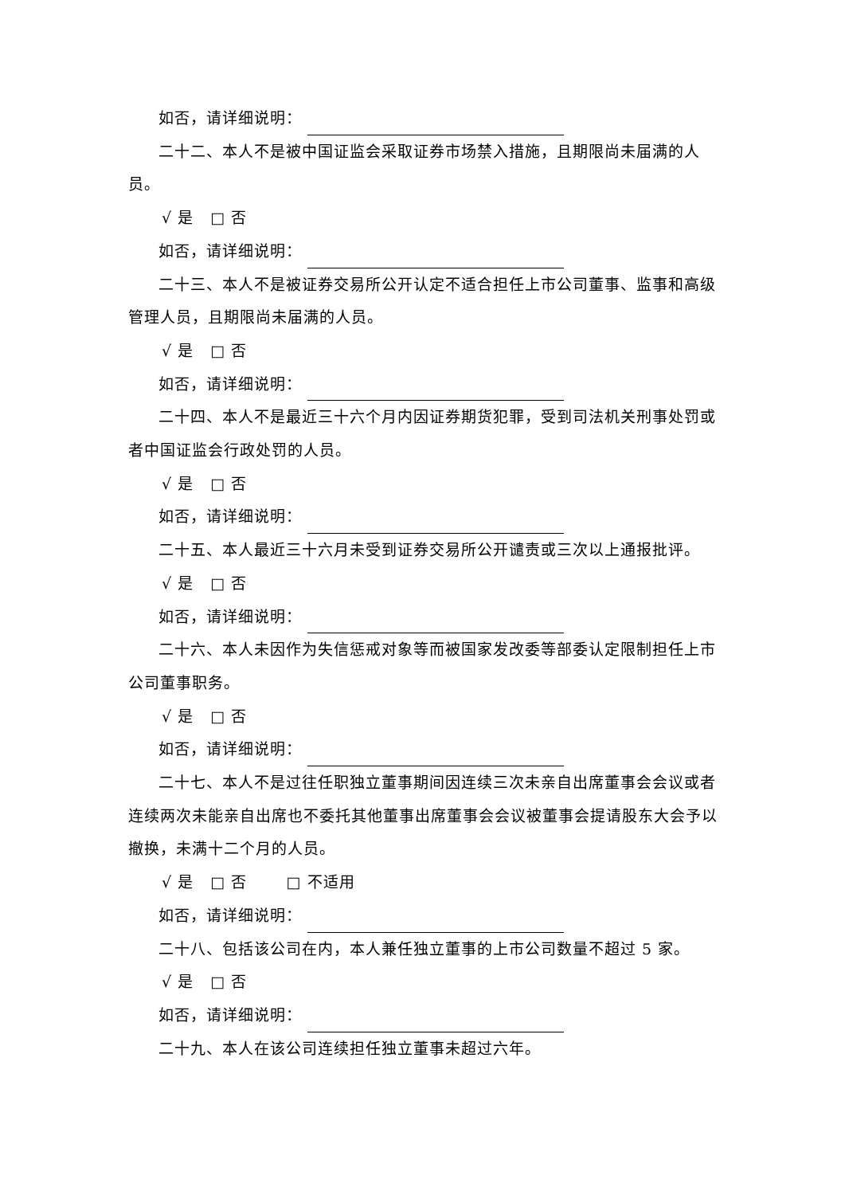如否，请详细说明：
二十二、本人不是被中国证监会采取证券市场禁入措施，且期限尚未届满的人员。
√ 是 □ 否
如否，请详细说明：
二十三、本人不是被证券交易所公开认定不适合担任上市公司董事、监事和高级管理人员，且期限尚未届满的人员。
√ 是 □ 否
如否，请详细说明：
二十四、本人不是最近三十六个月内因证券期货犯罪，受到司法机关刑事处罚或者中国证监会行政处罚的人员。
√ 是 □ 否
如否，请详细说明：
二十五、本人最近三十六月未受到证券交易所公开谴责或三次以上通报批评。
√ 是 □ 否
如否，请详细说明：
二十六、本人未因作为失信惩戒对象等而被国家发改委等部委认定限制担任上市公司董事职务。
√ 是 □ 否
如否，请详细说明：
二十七、本人不是过往任职独立董事期间因连续三次未亲自出席董事会会议或者连续两次未能亲自出席也不委托其他董事出席董事会会议被董事会提请股东大会予以撤换，未满十二个月的人员。
√ 是 □ 否 □ 不适用
如否，请详细说明：
二十八、包括该公司在内，本人兼任独立董事的上市公司数量不超过 5 家。
√ 是 □ 否
如否，请详细说明：
二十九、本人在该公司连续担任独立董事未超过六年。